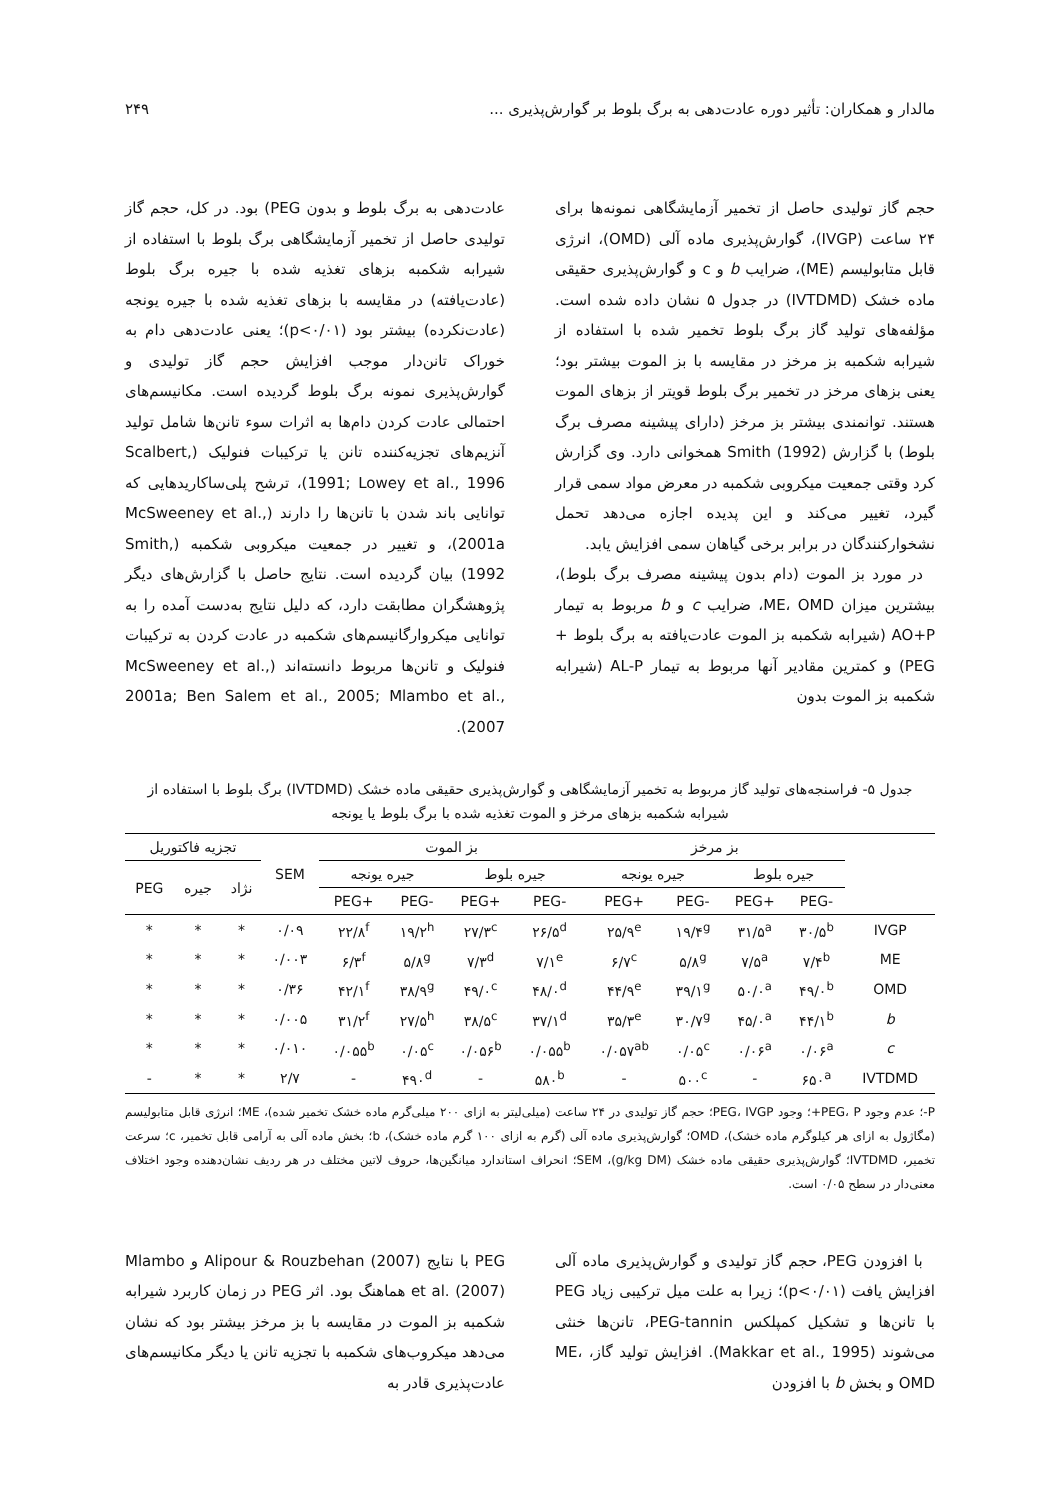مالدار و همکاران: تأثیر دوره عادت‌دهی به برگ بلوط بر گوارش‌پذیری ... ۲۴۹
حجم گاز تولیدی حاصل از تخمیر آزمایشگاهی نمونه‌ها برای ۲۴ ساعت (IVGP)، گوارش‌پذیری ماده آلی (OMD)، انرژی قابل متابولیسم (ME)، ضرایب b و c و گوارش‌پذیری حقیقی ماده خشک (IVTDMD) در جدول ۵ نشان داده شده است. مؤلفه‌های تولید گاز برگ بلوط تخمیر شده با استفاده از شیرابه شکمبه بز مرخز در مقایسه با بز الموت بیشتر بود؛ یعنی بزهای مرخز در تخمیر برگ بلوط قویتر از بزهای الموت هستند. توانمندی بیشتر بز مرخز (دارای پیشینه مصرف برگ بلوط) با گزارش Smith (1992) همخوانی دارد. وی گزارش کرد وقتی جمعیت میکروبی شکمبه در معرض مواد سمی قرار گیرد، تغییر می‌کند و این پدیده اجازه می‌دهد تحمل نشخوارکنندگان در برابر برخی گیاهان سمی افزایش یابد.
در مورد بز الموت (دام بدون پیشینه مصرف برگ بلوط)، بیشترین میزان ME، OMD، ضرایب c و b مربوط به تیمار AO+P (شیرابه شکمبه بز الموت عادت‌یافته به برگ بلوط + PEG) و کمترین مقادیر آنها مربوط به تیمار AL-P (شیرابه شکمبه بز الموت بدون
عادت‌دهی به برگ بلوط و بدون PEG) بود. در کل، حجم گاز تولیدی حاصل از تخمیر آزمایشگاهی برگ بلوط با استفاده از شیرابه شکمبه بزهای تغذیه شده با جیره برگ بلوط (عادت‌یافته) در مقایسه با بزهای تغذیه شده با جیره یونجه (عادت‌نکرده) بیشتر بود (p<۰/۰۱)؛ یعنی عادت‌دهی دام به خوراک تانن‌دار موجب افزایش حجم گاز تولیدی و گوارش‌پذیری نمونه برگ بلوط گردیده است. مکانیسم‌های احتمالی عادت کردن دام‌ها به اثرات سوء تانن‌ها شامل تولید آنزیم‌های تجزیه‌کننده تانن یا ترکیبات فنولیک (Scalbert, 1991; Lowey et al., 1996)، ترشح پلی‌ساکاریدهایی که توانایی باند شدن با تانن‌ها را دارند (McSweeney et al., 2001a)، و تغییر در جمعیت میکروبی شکمبه (Smith, 1992) بیان گردیده است. نتایج حاصل با گزارش‌های دیگر پژوهشگران مطابقت دارد، که دلیل نتایج به‌دست آمده را به توانایی میکروارگانیسم‌های شکمبه در عادت کردن به ترکیبات فنولیک و تانن‌ها مربوط دانسته‌اند (McSweeney et al., 2001a; Ben Salem et al., 2005; Mlambo et al., 2007).
جدول ۵- فراسنجه‌های تولید گاز مربوط به تخمیر آزمایشگاهی و گوارش‌پذیری حقیقی ماده خشک (IVTDMD) برگ بلوط با استفاده از شیرابه شکمبه بزهای مرخز و الموت تغذیه شده با برگ بلوط یا یونجه
| | بز مرخز | | | | بز الموت | | | | SEM | تجزیه فاکتوریل | | |
| --- | --- | --- | --- | --- | --- | --- | --- | --- | --- | --- | --- | --- |
| | جیره بلوط | | جیره یونجه | | جیره بلوط | | جیره یونجه | | | نژاد | جیره | PEG |
| | -PEG | +PEG | -PEG | +PEG | -PEG | +PEG | -PEG | +PEG | | | | |
| IVGP | ۳۰/۵<sup>b</sup> | ۳۱/۵<sup>a</sup> | ۱۹/۴<sup>g</sup> | ۲۵/۹<sup>e</sup> | ۲۶/۵<sup>d</sup> | ۲۷/۳<sup>c</sup> | ۱۹/۲<sup>h</sup> | ۲۲/۸<sup>f</sup> | ۰/۰۹ | * | * | * |
| ME | ۷/۴<sup>b</sup> | ۷/۵<sup>a</sup> | ۵/۸<sup>g</sup> | ۶/۷<sup>c</sup> | ۷/۱<sup>e</sup> | ۷/۳<sup>d</sup> | ۵/۸<sup>g</sup> | ۶/۳<sup>f</sup> | ۰/۰۰۳ | * | * | * |
| OMD | ۴۹/۰<sup>b</sup> | ۵۰/۰<sup>a</sup> | ۳۹/۱<sup>g</sup> | ۴۴/۹<sup>e</sup> | ۴۸/۰<sup>d</sup> | ۴۹/۰<sup>c</sup> | ۳۸/۹<sup>g</sup> | ۴۲/۱<sup>f</sup> | ۰/۳۶ | * | * | * |
| b | ۴۴/۱<sup>b</sup> | ۴۵/۰<sup>a</sup> | ۳۰/۷<sup>g</sup> | ۳۵/۳<sup>e</sup> | ۳۷/۱<sup>d</sup> | ۳۸/۵<sup>c</sup> | ۲۷/۵<sup>h</sup> | ۳۱/۲<sup>f</sup> | ۰/۰۰۵ | * | * | * |
| c | ۰/۰۶<sup>a</sup> | ۰/۰۶<sup>a</sup> | ۰/۰۵<sup>c</sup> | ۰/۰۵۷<sup>ab</sup> | ۰/۰۵۵<sup>b</sup> | ۰/۰۵۶<sup>b</sup> | ۰/۰۵<sup>c</sup> | ۰/۰۵۵<sup>b</sup> | ۰/۰۱۰ | * | * | * |
| IVTDMD | ۶۵۰<sup>a</sup> | - | ۵۰۰<sup>c</sup> | - | ۵۸۰<sup>b</sup> | - | ۴۹۰<sup>d</sup> | - | ۲/۷ | * | * | - |
P-؛ عدم وجود PEG، P+؛ وجود PEG، IVGP؛ حجم گاز تولیدی در ۲۴ ساعت (میلی‌لیتر به ازای ۲۰۰ میلی‌گرم ماده خشک تخمیر شده)، ME؛ انرژی قابل متابولیسم (مگاژول به ازای هر کیلوگرم ماده خشک)، OMD؛ گوارش‌پذیری ماده آلی (گرم به ازای ۱۰۰ گرم ماده خشک)، b؛ بخش ماده آلی به آرامی قابل تخمیر، c؛ سرعت تخمیر، IVTDMD؛ گوارش‌پذیری حقیقی ماده خشک (g/kg DM)، SEM؛ انحراف استاندارد میانگین‌ها، حروف لاتین مختلف در هر ردیف نشان‌دهنده وجود اختلاف معنی‌دار در سطح ۰/۰۵ است.
با افزودن PEG، حجم گاز تولیدی و گوارش‌پذیری ماده آلی افزایش یافت (p<۰/۰۱)؛ زیرا به علت میل ترکیبی زیاد PEG با تانن‌ها و تشکیل کمپلکس PEG-tannin، تانن‌ها خنثی می‌شوند (Makkar et al., 1995). افزایش تولید گاز، ME، OMD و بخش b با افزودن
PEG با نتایج Alipour & Rouzbehan (2007) و Mlambo et al. (2007) هماهنگ بود. اثر PEG در زمان کاربرد شیرابه شکمبه بز الموت در مقایسه با بز مرخز بیشتر بود که نشان می‌دهد میکروب‌های شکمبه با تجزیه تانن یا دیگر مکانیسم‌های عادت‌پذیری قادر به